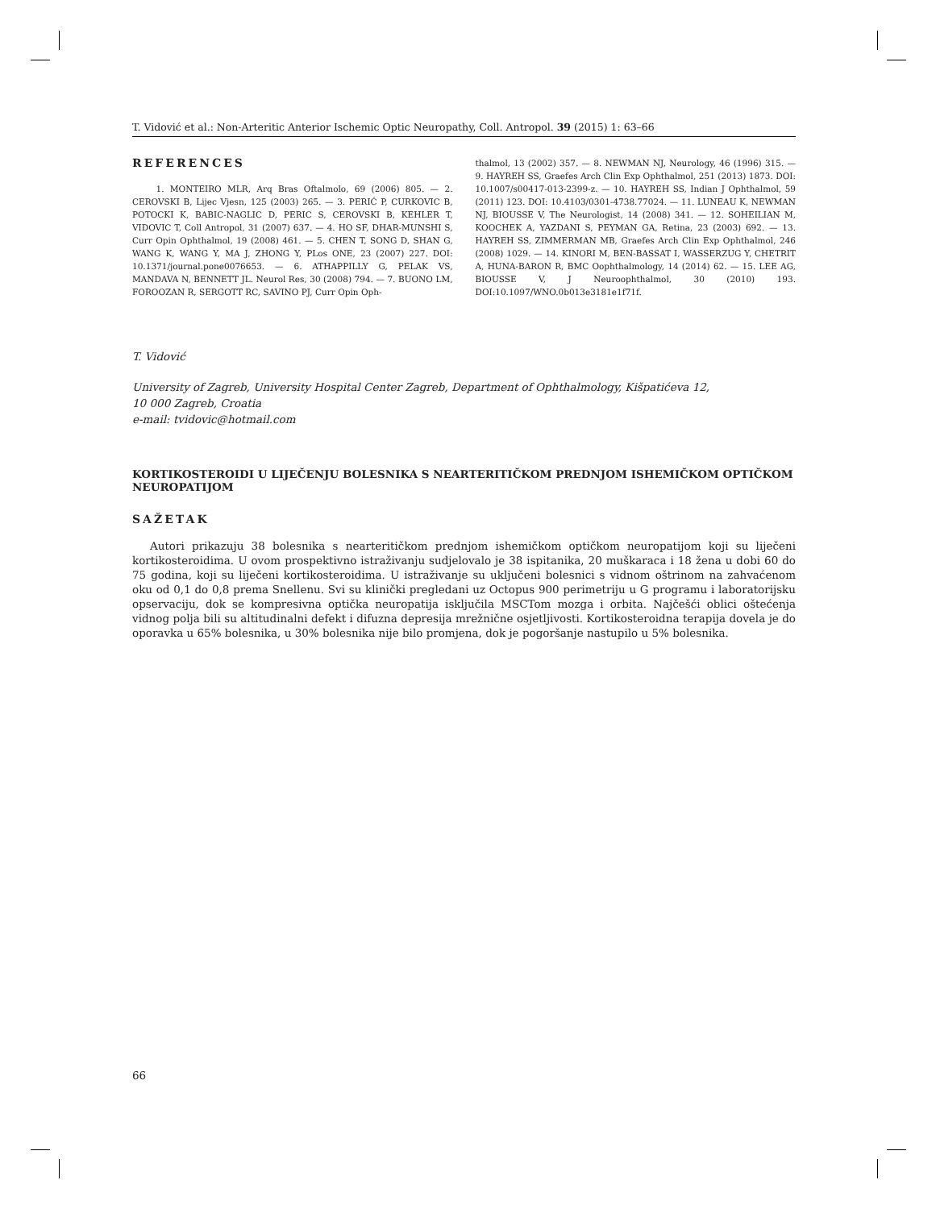T. Vidović et al.: Non-Arteritic Anterior Ischemic Optic Neuropathy, Coll. Antropol. 39 (2015) 1: 63–66
REFERENCES
1. MONTEIRO MLR, Arq Bras Oftalmolo, 69 (2006) 805. — 2. CEROVSKI B, Lijec Vjesn, 125 (2003) 265. — 3. PERIĆ P, CURKOVIC B, POTOCKI K, BABIC-NAGLIC D, PERIC S, CEROVSKI B, KEHLER T, VIDOVIC T, Coll Antropol, 31 (2007) 637. — 4. HO SF, DHAR-MUNSHI S, Curr Opin Ophthalmol, 19 (2008) 461. — 5. CHEN T, SONG D, SHAN G, WANG K, WANG Y, MA J, ZHONG Y, PLos ONE, 23 (2007) 227. DOI: 10.1371/journal.pone0076653. — 6. ATHAPPILLY G, PELAK VS, MANDAVA N, BENNETT JL. Neurol Res, 30 (2008) 794. — 7. BUONO LM, FOROOZAN R, SERGOTT RC, SAVINO PJ, Curr Opin Oph-
thalmol, 13 (2002) 357. — 8. NEWMAN NJ, Neurology, 46 (1996) 315. — 9. HAYREH SS, Graefes Arch Clin Exp Ophthalmol, 251 (2013) 1873. DOI: 10.1007/s00417-013-2399-z. — 10. HAYREH SS, Indian J Ophthalmol, 59 (2011) 123. DOI: 10.4103/0301-4738.77024. — 11. LUNEAU K, NEWMAN NJ, BIOUSSE V, The Neurologist, 14 (2008) 341. — 12. SOHEILIAN M, KOOCHEK A, YAZDANI S, PEYMAN GA, Retina, 23 (2003) 692. — 13. HAYREH SS, ZIMMERMAN MB, Graefes Arch Clin Exp Ophthalmol, 246 (2008) 1029. — 14. KINORI M, BEN-BASSAT I, WASSERZUG Y, CHETRIT A, HUNA-BARON R, BMC Oophthalmology, 14 (2014) 62. — 15. LEE AG, BIOUSSE V, J Neuroophthalmol, 30 (2010) 193. DOI:10.1097/WNO.0b013e3181e1f71f.
T. Vidović
University of Zagreb, University Hospital Center Zagreb, Department of Ophthalmology, Kišpatićeva 12,
10 000 Zagreb, Croatia
e-mail: tvidovic@hotmail.com
KORTIKOSTEROIDI U LIJEČENJU BOLESNIKA S NEARTERITIČKOM PREDNJOM ISHEMIČKOM OPTIČKOM NEUROPATIJOM
SAŽETAK
Autori prikazuju 38 bolesnika s nearteritičkom prednjom ishemičkom optičkom neuropatijom koji su liječeni kortikosteroidima. U ovom prospektivno istraživanju sudjelovalo je 38 ispitanika, 20 muškaraca i 18 žena u dobi 60 do 75 godina, koji su liječeni kortikosteroidima. U istraživanje su uključeni bolesnici s vidnom oštrinom na zahvaćenom oku od 0,1 do 0,8 prema Snellenu. Svi su klinički pregledani uz Octopus 900 perimetriju u G programu i laboratorijsku opservaciju, dok se kompresivna optička neuropatija isključila MSCTom mozga i orbita. Najčešći oblici oštećenja vidnog polja bili su altitudinalni defekt i difuzna depresija mrežnične osjetljivosti. Kortikosteroidna terapija dovela je do oporavka u 65% bolesnika, u 30% bolesnika nije bilo promjena, dok je pogoršanje nastupilo u 5% bolesnika.
66